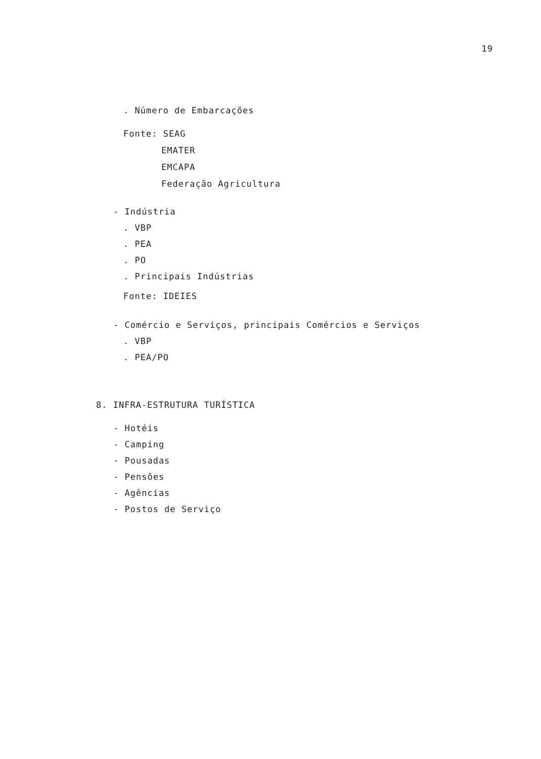19
. Número de Embarcações
Fonte: SEAG
EMATER
EMCAPA
Federação Agricultura
- Indústria
. VBP
. PEA
. PO
. Principais Indústrias
Fonte: IDEIES
- Comércio e Serviços, principais Comércios e Serviços
. VBP
. PEA/PO
8. INFRA-ESTRUTURA TURÍSTICA
- Hotéis
- Camping
- Pousadas
- Pensões
- Agências
- Postos de Serviço